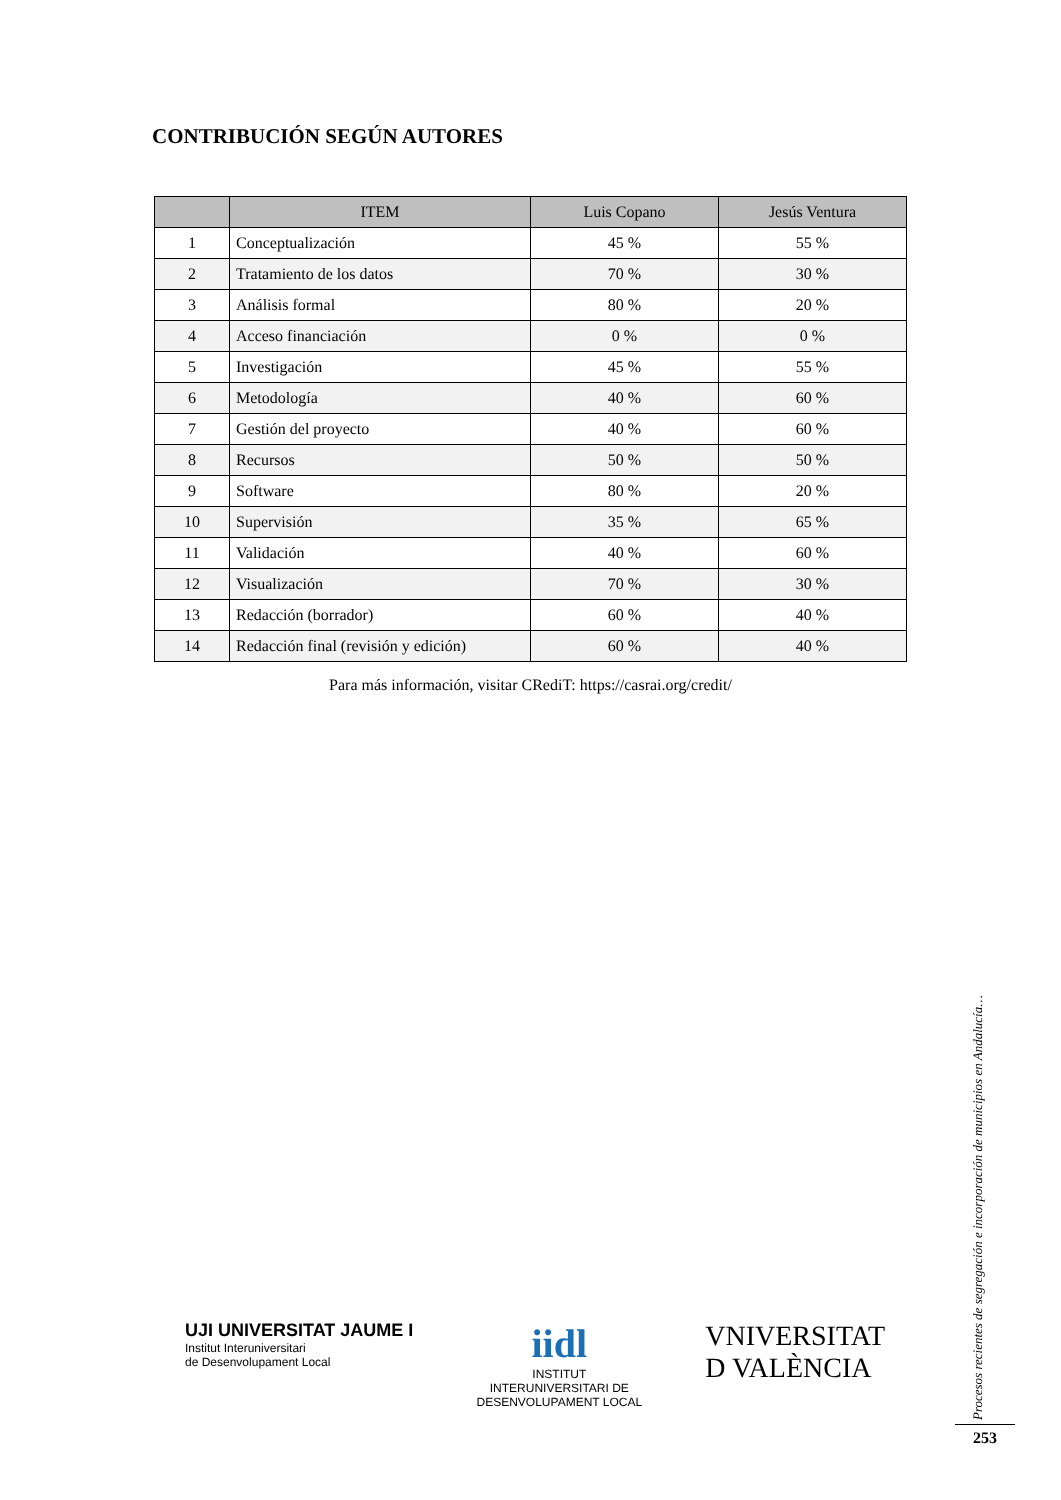CONTRIBUCIÓN SEGÚN AUTORES
| | ITEM | Luis Copano | Jesús Ventura |
| --- | --- | --- | --- |
| 1 | Conceptualización | 45 % | 55 % |
| 2 | Tratamiento de los datos | 70 % | 30 % |
| 3 | Análisis formal | 80 % | 20 % |
| 4 | Acceso financiación | 0 % | 0 % |
| 5 | Investigación | 45 % | 55 % |
| 6 | Metodología | 40 % | 60 % |
| 7 | Gestión del proyecto | 40 % | 60 % |
| 8 | Recursos | 50 % | 50 % |
| 9 | Software | 80 % | 20 % |
| 10 | Supervisión | 35 % | 65 % |
| 11 | Validación | 40 % | 60 % |
| 12 | Visualización | 70 % | 30 % |
| 13 | Redacción (borrador) | 60 % | 40 % |
| 14 | Redacción final (revisión y edición) | 60 % | 40 % |
Para más información, visitar CRediT: https://casrai.org/credit/
UJI UNIVERSITAT JAUME I
Institut Interuniversitari
de Desenvolupament Local
iidl
INSTITUT
INTERUNIVERSITARI DE
DESENVOLUPAMENT LOCAL
VNIVERSITAT
D VALÈNCIA
Procesos recientes de segregación e incorporación de municipios en Andalucía…
253